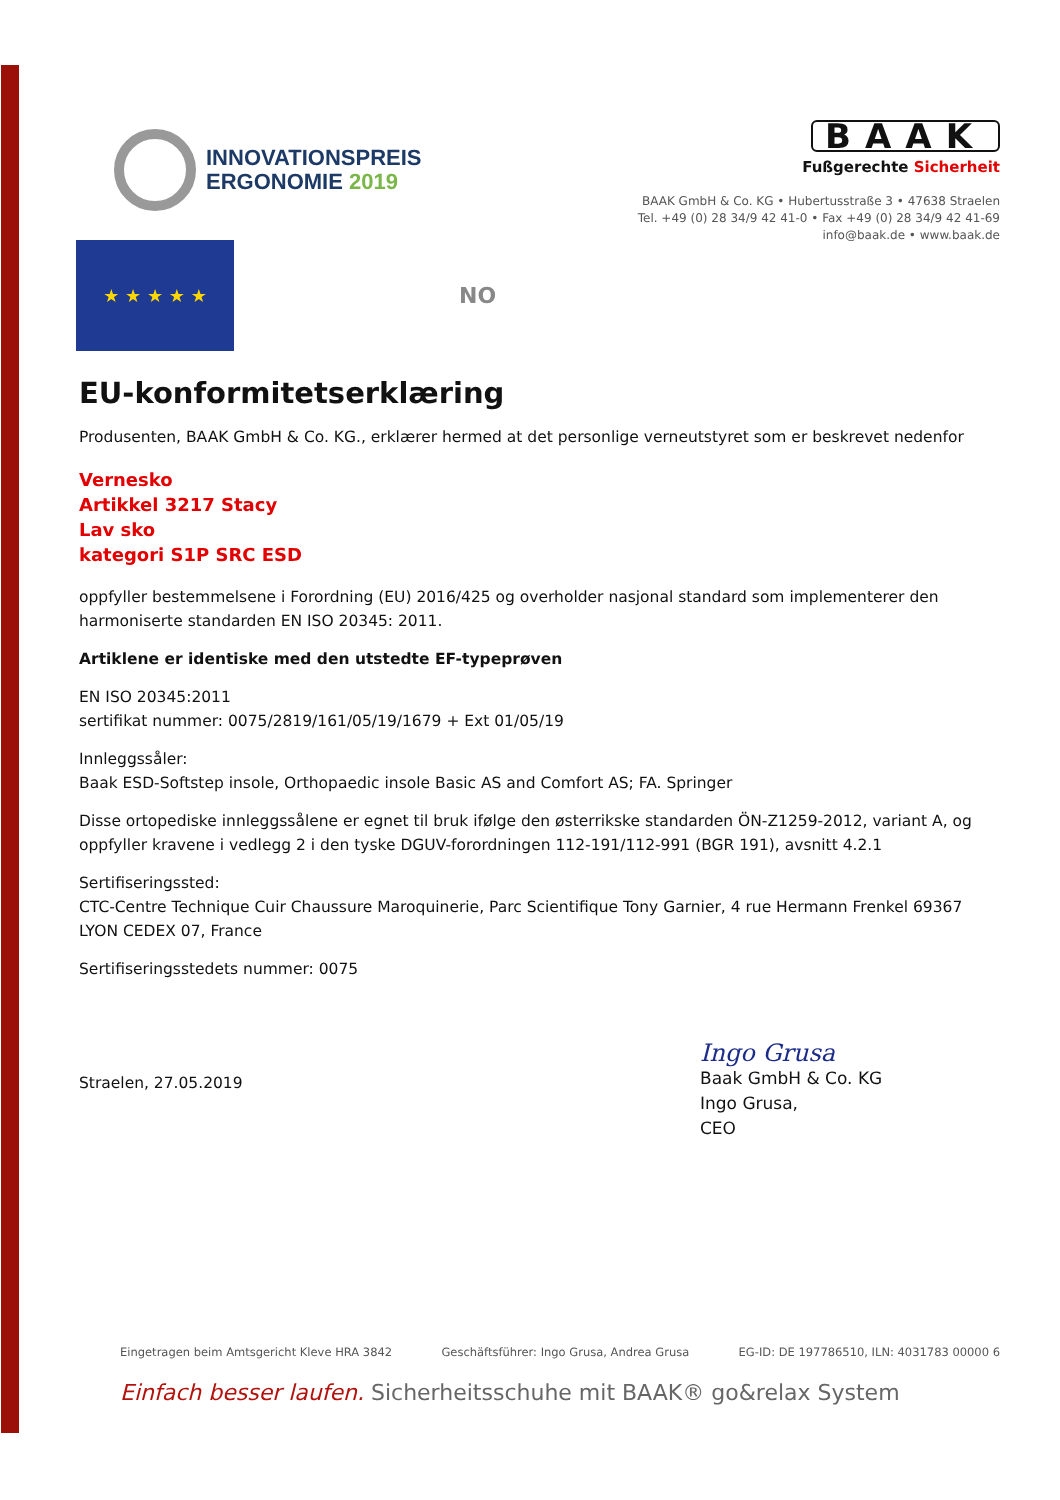INNOVATIONSPREIS
ERGONOMIE 2019
BAAK
Fußgerechte Sicherheit
BAAK GmbH & Co. KG • Hubertusstraße 3 • 47638 Straelen
Tel. +49 (0) 28 34/9 42 41-0 • Fax +49 (0) 28 34/9 42 41-69
info@baak.de • www.baak.de
★ ★ ★ ★ ★
NO
EU-konformitetserklæring
Produsenten, BAAK GmbH & Co. KG., erklærer hermed at det personlige verneutstyret som er beskrevet nedenfor
Vernesko
Artikkel 3217 Stacy
Lav sko
kategori S1P SRC ESD
oppfyller bestemmelsene i Forordning (EU) 2016/425 og overholder nasjonal standard som implementerer den harmoniserte standarden EN ISO 20345: 2011.
Artiklene er identiske med den utstedte EF-typeprøven
EN ISO 20345:2011
sertifikat nummer: 0075/2819/161/05/19/1679 + Ext 01/05/19
Innleggssåler:
Baak ESD-Softstep insole, Orthopaedic insole Basic AS and Comfort AS; FA. Springer
Disse ortopediske innleggssålene er egnet til bruk ifølge den østerrikske standarden ÖN-Z1259-2012, variant A, og oppfyller kravene i vedlegg 2 i den tyske DGUV-forordningen 112-191/112-991 (BGR 191), avsnitt 4.2.1
Sertifiseringssted:
CTC-Centre Technique Cuir Chaussure Maroquinerie, Parc Scientifique Tony Garnier, 4 rue Hermann Frenkel 69367 LYON CEDEX 07, France
Sertifiseringsstedets nummer: 0075
Straelen, 27.05.2019
Ingo Grusa
Baak GmbH & Co. KG
Ingo Grusa,
CEO
Eingetragen beim Amtsgericht Kleve HRA 3842 Geschäftsführer: Ingo Grusa, Andrea Grusa EG-ID: DE 197786510, ILN: 4031783 00000 6
Einfach besser laufen. Sicherheitsschuhe mit BAAK® go&relax System